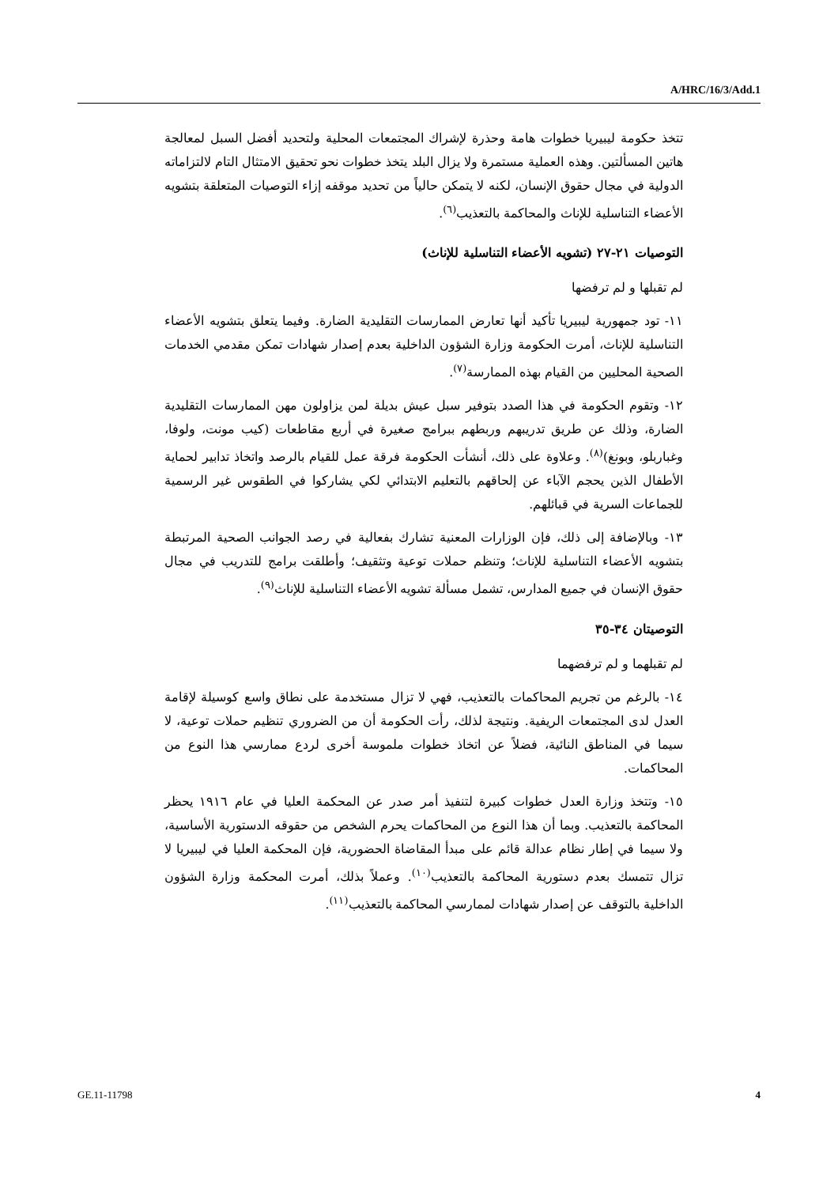A/HRC/16/3/Add.1
تتخذ حكومة ليبيريا خطوات هامة وحذرة لإشراك المجتمعات المحلية ولتحديد أفضل السبل لمعالجة هاتين المسألتين. وهذه العملية مستمرة ولا يزال البلد يتخذ خطوات نحو تحقيق الامتثال التام لالتزاماته الدولية في مجال حقوق الإنسان، لكنه لا يتمكن حالياً من تحديد موقفه إزاء التوصيات المتعلقة بتشويه الأعضاء التناسلية للإناث والمحاكمة بالتعذيب<sup>(٦)</sup>.
التوصيات ٢١-٢٧ (تشويه الأعضاء التناسلية للإناث)
لم تقبلها و لم ترفضها
١١- تود جمهورية ليبيريا تأكيد أنها تعارض الممارسات التقليدية الضارة. وفيما يتعلق بتشويه الأعضاء التناسلية للإناث، أمرت الحكومة وزارة الشؤون الداخلية بعدم إصدار شهادات تمكن مقدمي الخدمات الصحية المحليين من القيام بهذه الممارسة<sup>(٧)</sup>.
١٢- وتقوم الحكومة في هذا الصدد بتوفير سبل عيش بديلة لمن يزاولون مهن الممارسات التقليدية الضارة، وذلك عن طريق تدريبهم وربطهم ببرامج صغيرة في أربع مقاطعات (كيب مونت، ولوفا، وغباربلو، وبونغ)<sup>(٨)</sup>. وعلاوة على ذلك، أنشأت الحكومة فرقة عمل للقيام بالرصد واتخاذ تدابير لحماية الأطفال الذين يحجم الآباء عن إلحاقهم بالتعليم الابتدائي لكي يشاركوا في الطقوس غير الرسمية للجماعات السرية في قبائلهم.
١٣- وبالإضافة إلى ذلك، فإن الوزارات المعنية تشارك بفعالية في رصد الجوانب الصحية المرتبطة بتشويه الأعضاء التناسلية للإناث؛ وتنظم حملات توعية وتثقيف؛ وأطلقت برامج للتدريب في مجال حقوق الإنسان في جميع المدارس، تشمل مسألة تشويه الأعضاء التناسلية للإناث<sup>(٩)</sup>.
التوصيتان ٣٤-٣٥
لم تقبلهما و لم ترفضهما
١٤- بالرغم من تجريم المحاكمات بالتعذيب، فهي لا تزال مستخدمة على نطاق واسع كوسيلة لإقامة العدل لدى المجتمعات الريفية. ونتيجة لذلك، رأت الحكومة أن من الضروري تنظيم حملات توعية، لا سيما في المناطق النائية، فضلاً عن اتخاذ خطوات ملموسة أخرى لردع ممارسي هذا النوع من المحاكمات.
١٥- وتتخذ وزارة العدل خطوات كبيرة لتنفيذ أمر صدر عن المحكمة العليا في عام ١٩١٦ يحظر المحاكمة بالتعذيب. وبما أن هذا النوع من المحاكمات يحرم الشخص من حقوقه الدستورية الأساسية، ولا سيما في إطار نظام عدالة قائم على مبدأ المقاضاة الحضورية، فإن المحكمة العليا في ليبيريا لا تزال تتمسك بعدم دستورية المحاكمة بالتعذيب<sup>(١٠)</sup>. وعملاً بذلك، أمرت المحكمة وزارة الشؤون الداخلية بالتوقف عن إصدار شهادات لممارسي المحاكمة بالتعذيب<sup>(١١)</sup>.
GE.11-11798 4